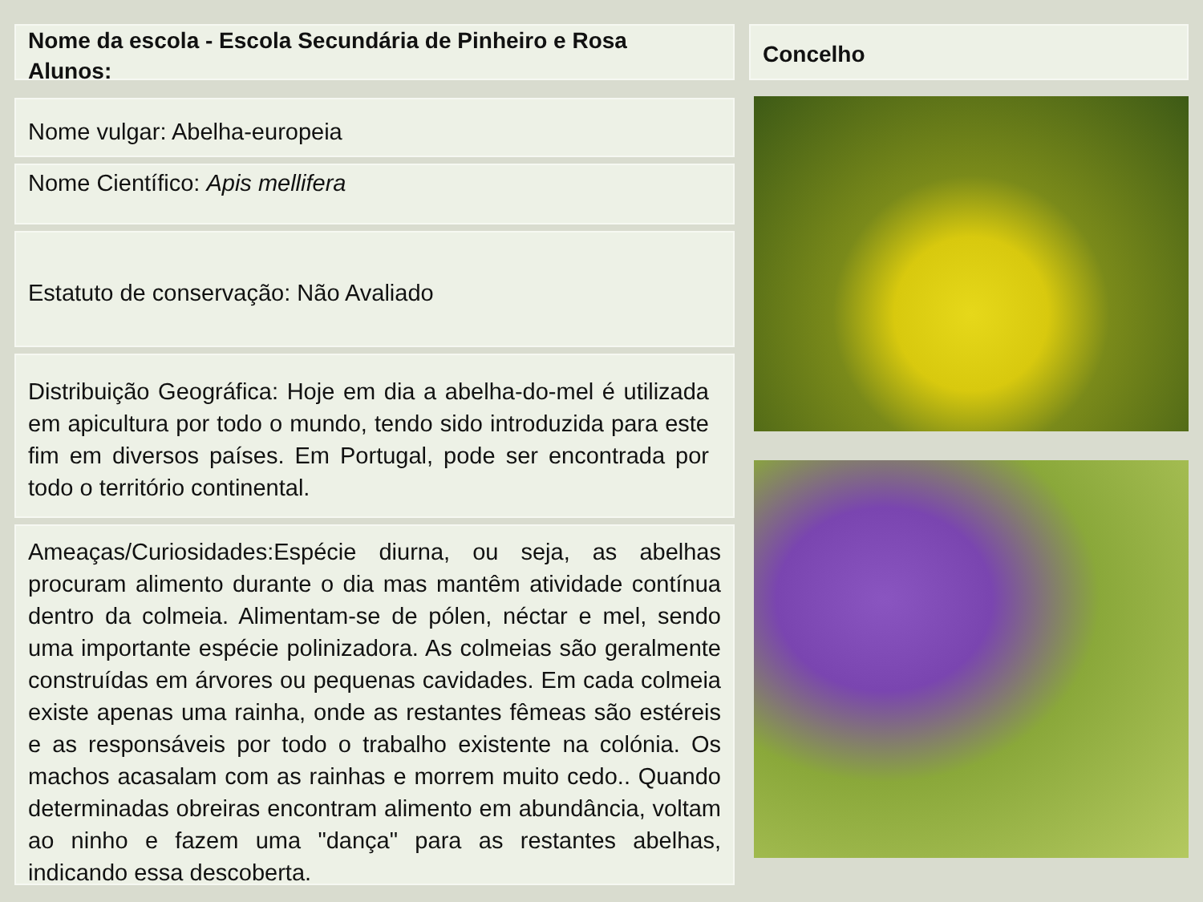Nome da escola - Escola Secundária de Pinheiro e Rosa
Alunos:
Nome vulgar: Abelha-europeia
Nome Científico: Apis mellifera
Estatuto de conservação: Não Avaliado
Distribuição Geográfica: Hoje em dia a abelha-do-mel é utilizada em apicultura por todo o mundo, tendo sido introduzida para este fim em diversos países. Em Portugal, pode ser encontrada por todo o território continental.
Ameaças/Curiosidades:Espécie diurna, ou seja, as abelhas procuram alimento durante o dia mas mantêm atividade contínua dentro da colmeia. Alimentam-se de pólen, néctar e mel, sendo uma importante espécie polinizadora. As colmeias são geralmente construídas em árvores ou pequenas cavidades. Em cada colmeia existe apenas uma rainha, onde as restantes fêmeas são estéreis e as responsáveis por todo o trabalho existente na colónia. Os machos acasalam com as rainhas e morrem muito cedo.. Quando determinadas obreiras encontram alimento em abundância, voltam ao ninho e fazem uma "dança" para as restantes abelhas, indicando essa descoberta.
Concelho